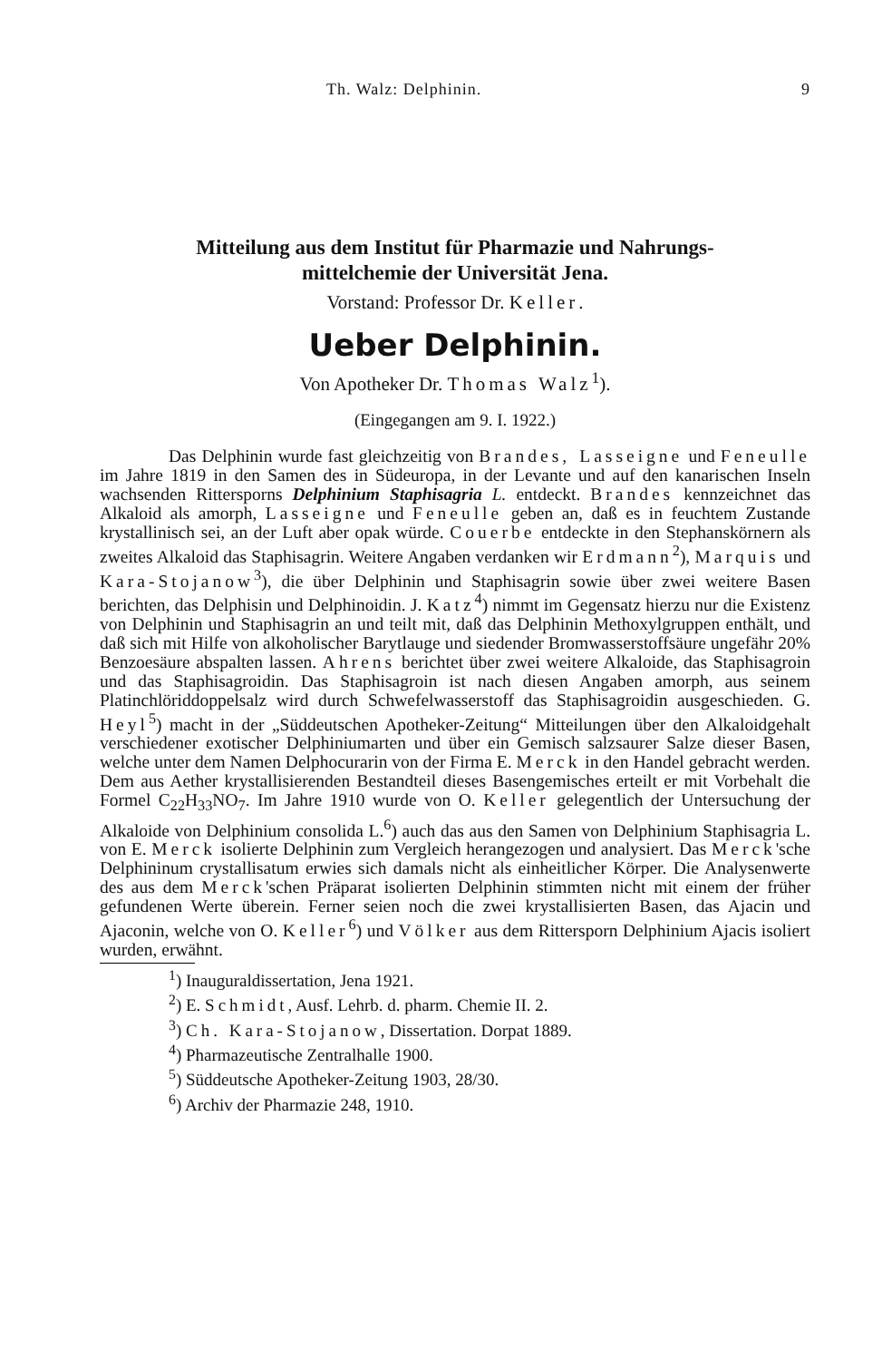Th. Walz: Delphinin. 9
Mitteilung aus dem Institut für Pharmazie und Nahrungs-
mittelchemie der Universität Jena.
Vorstand: Professor Dr. Keller.
Ueber Delphinin.
Von Apotheker Dr. Thomas Walz<sup>1</sup>).
(Eingegangen am 9. I. 1922.)
Das Delphinin wurde fast gleichzeitig von Brandes, Lasseigne und Feneulle im Jahre 1819 in den Samen des in Südeuropa, in der Levante und auf den kanarischen Inseln wachsenden Rittersporns Delphinium Staphisagria L. entdeckt. Brandes kennzeichnet das Alkaloid als amorph, Lasseigne und Feneulle geben an, daß es in feuchtem Zustande krystallinisch sei, an der Luft aber opak würde. Couerbe entdeckte in den Stephanskörnern als zweites Alkaloid das Staphisagrin. Weitere Angaben verdanken wir Erdmann<sup>2</sup>), Marquis und Kara-Stojanow<sup>3</sup>), die über Delphinin und Staphisagrin sowie über zwei weitere Basen berichten, das Delphisin und Delphinoidin. J. Katz<sup>4</sup>) nimmt im Gegensatz hierzu nur die Existenz von Delphinin und Staphisagrin an und teilt mit, daß das Delphinin Methoxylgruppen enthält, und daß sich mit Hilfe von alkoholischer Barytlauge und siedender Bromwasserstoffsäure ungefähr 20% Benzoesäure abspalten lassen. Ahrens berichtet über zwei weitere Alkaloide, das Staphisagroin und das Staphisagroidin. Das Staphisagroin ist nach diesen Angaben amorph, aus seinem Platinchlöriddoppelsalz wird durch Schwefelwasserstoff das Staphisagroidin ausgeschieden. G. Heyl<sup>5</sup>) macht in der „Süddeutschen Apotheker-Zeitung“ Mitteilungen über den Alkaloidgehalt verschiedener exotischer Delphiniumarten und über ein Gemisch salzsaurer Salze dieser Basen, welche unter dem Namen Delphocurarin von der Firma E. Merck in den Handel gebracht werden. Dem aus Aether krystallisierenden Bestandteil dieses Basengemisches erteilt er mit Vorbehalt die Formel C<sub>22</sub>H<sub>33</sub>NO<sub>7</sub>. Im Jahre 1910 wurde von O. Keller gelegentlich der Untersuchung der Alkaloide von Delphinium consolida L.<sup>6</sup>) auch das aus den Samen von Delphinium Staphisagria L. von E. Merck isolierte Delphinin zum Vergleich herangezogen und analysiert. Das Merck'sche Delphininum crystallisatum erwies sich damals nicht als einheitlicher Körper. Die Analysenwerte des aus dem Merck'schen Präparat isolierten Delphinin stimmten nicht mit einem der früher gefundenen Werte überein. Ferner seien noch die zwei krystallisierten Basen, das Ajacin und Ajaconin, welche von O. Keller<sup>6</sup>) und Völker aus dem Rittersporn Delphinium Ajacis isoliert wurden, erwähnt.
<sup>1</sup>) Inauguraldissertation, Jena 1921.
<sup>2</sup>) E. Schmidt, Ausf. Lehrb. d. pharm. Chemie II. 2.
<sup>3</sup>) Ch. Kara-Stojanow, Dissertation. Dorpat 1889.
<sup>4</sup>) Pharmazeutische Zentralhalle 1900.
<sup>5</sup>) Süddeutsche Apotheker-Zeitung 1903, 28/30.
<sup>6</sup>) Archiv der Pharmazie 248, 1910.